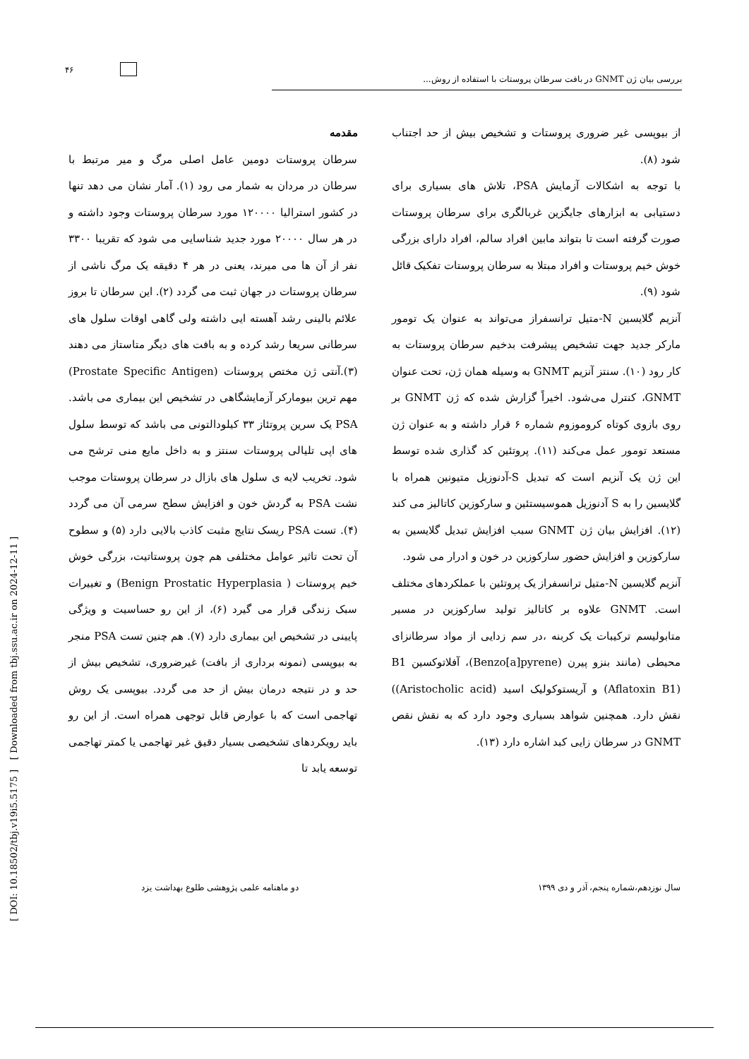۴۶
بررسی بیان ژن GNMT در بافت سرطان پروستات با استفاده از روش...
مقدمه
سرطان پروستات دومین عامل اصلی مرگ و میر مرتبط با سرطان در مردان به شمار می رود (۱). آمار نشان می دهد تنها در کشور استرالیا ۱۲۰۰۰۰ مورد سرطان پروستات وجود داشته و در هر سال ۲۰۰۰۰ مورد جدید شناسایی می شود که تقریبا ۳۳۰۰ نفر از آن ها می میرند، یعنی در هر ۴ دقیقه یک مرگ ناشی از سرطان پروستات در جهان ثبت می گردد (۲). این سرطان تا بروز علائم بالینی رشد آهسته ایی داشته ولی گاهی اوقات سلول های سرطانی سریعا رشد کرده و به بافت های دیگر متاستاز می دهند (۳).آنتی ژن مختص پروستات (Prostate Specific Antigen) مهم ترین بیومارکر آزمایشگاهی در تشخیص این بیماری می باشد. PSA یک سرین پروتئاز ۳۳ کیلودالتونی می باشد که توسط سلول های اپی تلیالی پروستات سنتز و به داخل مایع منی ترشح می شود. تخریب لایه ی سلول های بازال در سرطان پروستات موجب نشت PSA به گردش خون و افزایش سطح سرمی آن می گردد (۴). تست PSA ریسک نتایج مثبت کاذب بالایی دارد (۵) و سطوح آن تحت تاثیر عوامل مختلفی هم چون پروستاتیت، بزرگی خوش خیم پروستات ( Benign Prostatic Hyperplasia) و تغییرات سبک زندگی قرار می گیرد (۶)، از این رو حساسیت و ویژگی پایینی در تشخیص این بیماری دارد (۷). هم چنین تست PSA منجر به بیوپسی (نمونه برداری از بافت) غیرضروری، تشخیص بیش از حد و در نتیجه درمان بیش از حد می گردد. بیوپسی یک روش تهاجمی است که با عوارض قابل توجهی همراه است. از این رو باید رویکردهای تشخیصی بسیار دقیق غیر تهاجمی یا کمتر تهاجمی توسعه یابد تا
از بیوپسی غیر ضروری پروستات و تشخیص بیش از حد اجتناب شود (۸).
با توجه به اشکالات آزمایش PSA، تلاش های بسیاری برای دستیابی به ابزارهای جایگزین غربالگری برای سرطان پروستات صورت گرفته است تا بتواند مابین افراد سالم، افراد دارای بزرگی خوش خیم پروستات و افراد مبتلا به سرطان پروستات تفکیک قائل شود (۹).
آنزیم گلایسین N-متیل ترانسفراز می‌تواند به عنوان یک تومور مارکر جدید جهت تشخیص پیشرفت بدخیم سرطان پروستات به کار رود (۱۰). سنتز آنزیم GNMT به وسیله همان ژن، تحت عنوان GNMT، کنترل می‌شود. اخیراً گزارش شده که ژن GNMT بر روی بازوی کوتاه کروموزوم شماره ۶ قرار داشته و به عنوان ژن مستعد تومور عمل می‌کند (۱۱). پروتئین کد گذاری شده توسط این ژن یک آنزیم است که تبدیل S-آدنوزیل متیونین همراه با گلایسین را به S آدنوزیل هموسیستئین و سارکوزین کاتالیز می کند (۱۲). افزایش بیان ژن GNMT سبب افزایش تبدیل گلایسین به سارکوزین و افزایش حضور سارکوزین در خون و ادرار می شود.
آنزیم گلایسین N-متیل ترانسفراز یک پروتئین با عملکردهای مختلف است. GNMT علاوه بر کاتالیز تولید سارکوزین در مسیر متابولیسم ترکیبات یک کربنه ،در سم زدایی از مواد سرطانزای محیطی (مانند بنزو پیرن (Benzo[a]pyrene)، آفلاتوکسین B1 (Aflatoxin B1) و آریستوکولیک اسید (Aristocholic acid)) نقش دارد. همچنین شواهد بسیاری وجود دارد که به نقش نقص GNMT در سرطان زایی کبد اشاره دارد (۱۳).
دو ماهنامه علمی پژوهشی طلوع بهداشت یزد سال نوزدهم،شماره پنجم، آذر و دی ۱۳۹۹
[ Downloaded from tbj.ssu.ac.ir on 2024-12-11 ]
[ DOI: 10.18502/tbj.v19i5.5175 ]